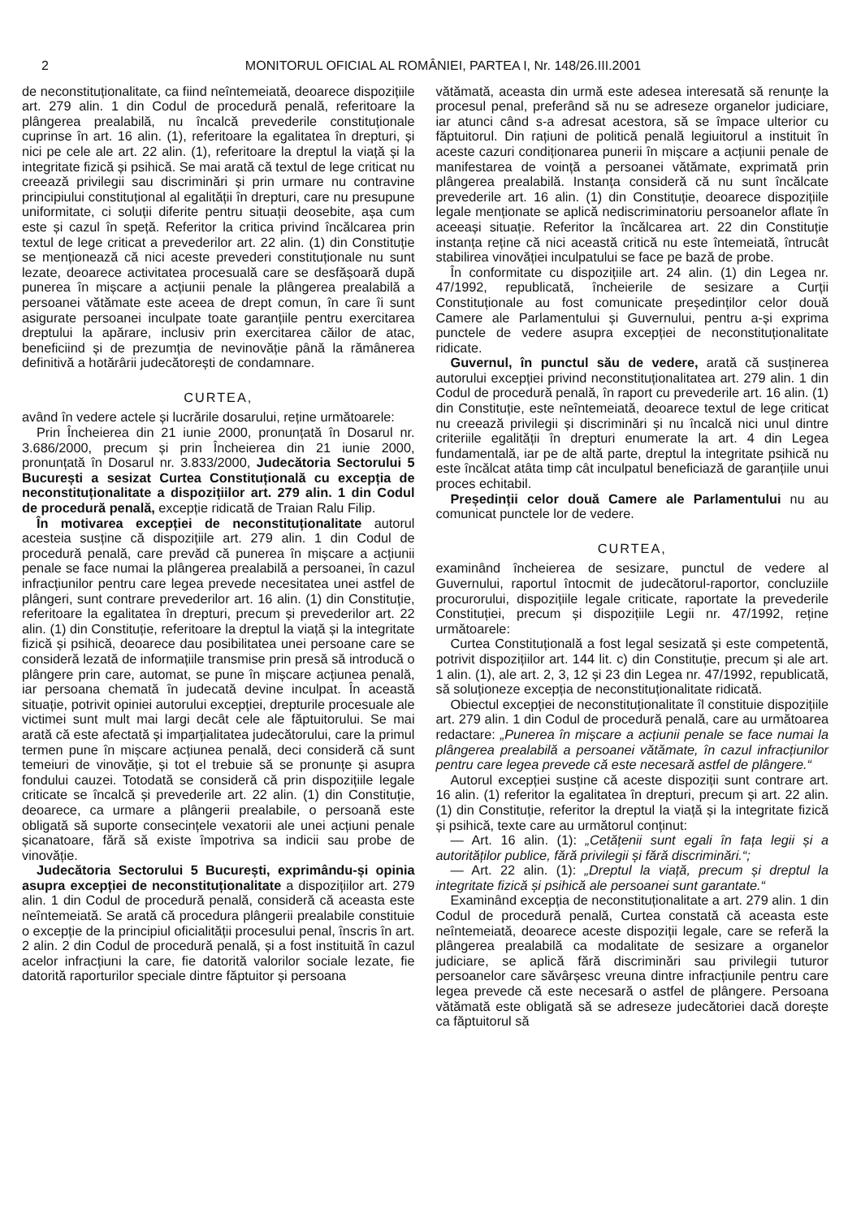2 MONITORUL OFICIAL AL ROMÂNIEI, PARTEA I, Nr. 148/26.III.2001
de neconstituționalitate, ca fiind neîntemeiată, deoarece dispozițiile art. 279 alin. 1 din Codul de procedură penală, referitoare la plângerea prealabilă, nu încalcă prevederile constituționale cuprinse în art. 16 alin. (1), referitoare la egalitatea în drepturi, și nici pe cele ale art. 22 alin. (1), referitoare la dreptul la viață și la integritate fizică și psihică. Se mai arată că textul de lege criticat nu creează privilegii sau discriminări și prin urmare nu contravine principiului constituțional al egalității în drepturi, care nu presupune uniformitate, ci soluții diferite pentru situații deosebite, așa cum este și cazul în speță. Referitor la critica privind încălcarea prin textul de lege criticat a prevederilor art. 22 alin. (1) din Constituție se menționează că nici aceste prevederi constituționale nu sunt lezate, deoarece activitatea procesuală care se desfășoară după punerea în mișcare a acțiunii penale la plângerea prealabilă a persoanei vătămate este aceea de drept comun, în care îi sunt asigurate persoanei inculpate toate garanțiile pentru exercitarea dreptului la apărare, inclusiv prin exercitarea căilor de atac, beneficiind și de prezumția de nevinovăție până la rămânerea definitivă a hotărârii judecătorești de condamnare.
CURTEA,
având în vedere actele și lucrările dosarului, reține următoarele:
Prin Încheierea din 21 iunie 2000, pronunțată în Dosarul nr. 3.686/2000, precum și prin Încheierea din 21 iunie 2000, pronunțată în Dosarul nr. 3.833/2000, Judecătoria Sectorului 5 București a sesizat Curtea Constituțională cu excepția de neconstituționalitate a dispozițiilor art. 279 alin. 1 din Codul de procedură penală, excepție ridicată de Traian Ralu Filip.
În motivarea excepției de neconstituționalitate autorul acesteia susține că dispozițiile art. 279 alin. 1 din Codul de procedură penală, care prevăd că punerea în mișcare a acțiunii penale se face numai la plângerea prealabilă a persoanei, în cazul infracțiunilor pentru care legea prevede necesitatea unei astfel de plângeri, sunt contrare prevederilor art. 16 alin. (1) din Constituție, referitoare la egalitatea în drepturi, precum și prevederilor art. 22 alin. (1) din Constituție, referitoare la dreptul la viață și la integritate fizică și psihică, deoarece dau posibilitatea unei persoane care se consideră lezată de informațiile transmise prin presă să introducă o plângere prin care, automat, se pune în mișcare acțiunea penală, iar persoana chemată în judecată devine inculpat. În această situație, potrivit opiniei autorului excepției, drepturile procesuale ale victimei sunt mult mai largi decât cele ale făptuitorului. Se mai arată că este afectată și imparțialitatea judecătorului, care la primul termen pune în mișcare acțiunea penală, deci consideră că sunt temeiuri de vinovăție, și tot el trebuie să se pronunțe și asupra fondului cauzei. Totodată se consideră că prin dispozițiile legale criticate se încalcă și prevederile art. 22 alin. (1) din Constituție, deoarece, ca urmare a plângerii prealabile, o persoană este obligată să suporte consecințele vexatorii ale unei acțiuni penale șicanatoare, fără să existe împotriva sa indicii sau probe de vinovăție.
Judecătoria Sectorului 5 București, exprimându-și opinia asupra excepției de neconstituționalitate a dispozițiilor art. 279 alin. 1 din Codul de procedură penală, consideră că aceasta este neîntemeiată. Se arată că procedura plângerii prealabile constituie o excepție de la principiul oficialității procesului penal, înscris în art. 2 alin. 2 din Codul de procedură penală, și a fost instituită în cazul acelor infracțiuni la care, fie datorită valorilor sociale lezate, fie datorită raporturilor speciale dintre făptuitor și persoana
vătămată, aceasta din urmă este adesea interesată să renunțe la procesul penal, preferând să nu se adreseze organelor judiciare, iar atunci când s-a adresat acestora, să se împace ulterior cu făptuitorul. Din rațiuni de politică penală legiuitorul a instituit în aceste cazuri condiționarea punerii în mișcare a acțiunii penale de manifestarea de voință a persoanei vătămate, exprimată prin plângerea prealabilă. Instanța consideră că nu sunt încălcate prevederile art. 16 alin. (1) din Constituție, deoarece dispozițiile legale menționate se aplică nediscriminatoriu persoanelor aflate în aceeași situație. Referitor la încălcarea art. 22 din Constituție instanța reține că nici această critică nu este întemeiată, întrucât stabilirea vinovăției inculpatului se face pe bază de probe.
În conformitate cu dispozițiile art. 24 alin. (1) din Legea nr. 47/1992, republicată, încheierile de sesizare a Curții Constituționale au fost comunicate președinților celor două Camere ale Parlamentului și Guvernului, pentru a-și exprima punctele de vedere asupra excepției de neconstituționalitate ridicate.
Guvernul, în punctul său de vedere, arată că susținerea autorului excepției privind neconstituționalitatea art. 279 alin. 1 din Codul de procedură penală, în raport cu prevederile art. 16 alin. (1) din Constituție, este neîntemeiată, deoarece textul de lege criticat nu creează privilegii și discriminări și nu încalcă nici unul dintre criteriile egalității în drepturi enumerate la art. 4 din Legea fundamentală, iar pe de altă parte, dreptul la integritate psihică nu este încălcat atâta timp cât inculpatul beneficiază de garanțiile unui proces echitabil.
Președinții celor două Camere ale Parlamentului nu au comunicat punctele lor de vedere.
CURTEA,
examinând încheierea de sesizare, punctul de vedere al Guvernului, raportul întocmit de judecătorul-raportor, concluziile procurorului, dispozițiile legale criticate, raportate la prevederile Constituției, precum și dispozițiile Legii nr. 47/1992, reține următoarele:
Curtea Constituțională a fost legal sesizată și este competentă, potrivit dispozițiilor art. 144 lit. c) din Constituție, precum și ale art. 1 alin. (1), ale art. 2, 3, 12 și 23 din Legea nr. 47/1992, republicată, să soluționeze excepția de neconstituționalitate ridicată.
Obiectul excepției de neconstituționalitate îl constituie dispozițiile art. 279 alin. 1 din Codul de procedură penală, care au următoarea redactare: „Punerea în mișcare a acțiunii penale se face numai la plângerea prealabilă a persoanei vătămate, în cazul infracțiunilor pentru care legea prevede că este necesară astfel de plângere.“
Autorul excepției susține că aceste dispoziții sunt contrare art. 16 alin. (1) referitor la egalitatea în drepturi, precum și art. 22 alin. (1) din Constituție, referitor la dreptul la viață și la integritate fizică și psihică, texte care au următorul conținut:
— Art. 16 alin. (1): „Cetățenii sunt egali în fața legii și a autorităților publice, fără privilegii și fără discriminări.“;
— Art. 22 alin. (1): „Dreptul la viață, precum și dreptul la integritate fizică și psihică ale persoanei sunt garantate.“
Examinând excepția de neconstituționalitate a art. 279 alin. 1 din Codul de procedură penală, Curtea constată că aceasta este neîntemeiată, deoarece aceste dispoziții legale, care se referă la plângerea prealabilă ca modalitate de sesizare a organelor judiciare, se aplică fără discriminări sau privilegii tuturor persoanelor care săvârșesc vreuna dintre infracțiunile pentru care legea prevede că este necesară o astfel de plângere. Persoana vătămată este obligată să se adreseze judecătoriei dacă dorește ca făptuitorul să